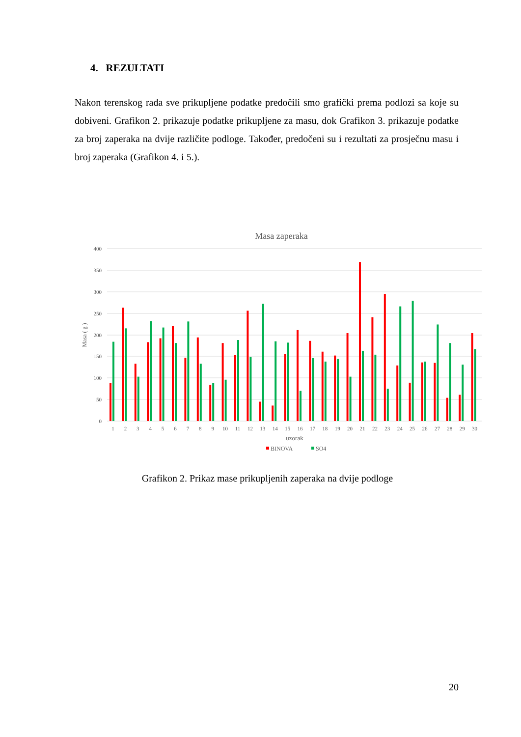4. REZULTATI
Nakon terenskog rada sve prikupljene podatke predočili smo grafički prema podlozi sa koje su dobiveni. Grafikon 2. prikazuje podatke prikupljene za masu, dok Grafikon 3. prikazuje podatke za broj zaperaka na dvije različite podloge. Također, predočeni su i rezultati za prosječnu masu i broj zaperaka (Grafikon 4. i 5.).
Masa zaperaka
0
50
100
150
200
250
300
350
400
Masa ( g )
1
2
3
4
5
6
7
8
9
10
11
12
13
14
15
16
17
18
19
20
21
22
23
24
25
26
27
28
29
30
uzorak
BINOVA
SO4
Grafikon 2. Prikaz mase prikupljenih zaperaka na dvije podloge
20